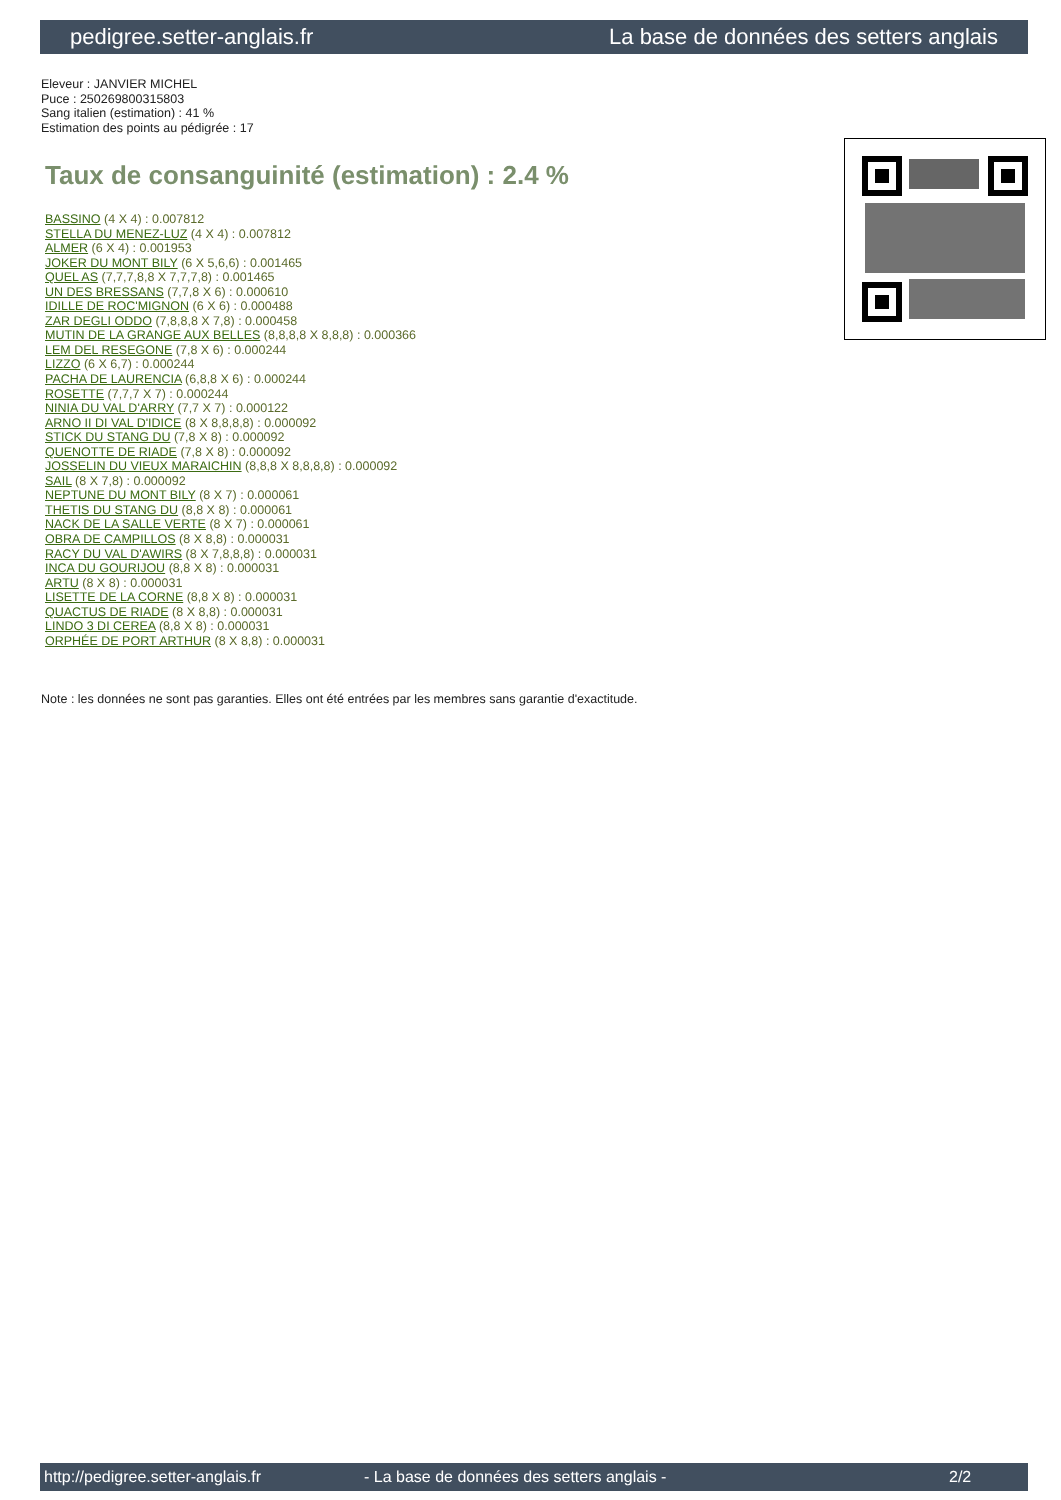pedigree.setter-anglais.fr La base de données des setters anglais
Eleveur : JANVIER MICHEL
Puce : 250269800315803
Sang italien (estimation) : 41 %
Estimation des points au pédigrée : 17
Taux de consanguinité (estimation) : 2.4 %
BASSINO (4 X 4) : 0.007812
STELLA DU MENEZ-LUZ (4 X 4) : 0.007812
ALMER (6 X 4) : 0.001953
JOKER DU MONT BILY (6 X 5,6,6) : 0.001465
QUEL AS (7,7,7,8,8 X 7,7,7,8) : 0.001465
UN DES BRESSANS (7,7,8 X 6) : 0.000610
IDILLE DE ROC'MIGNON (6 X 6) : 0.000488
ZAR DEGLI ODDO (7,8,8,8 X 7,8) : 0.000458
MUTIN DE LA GRANGE AUX BELLES (8,8,8,8 X 8,8,8) : 0.000366
LEM DEL RESEGONE (7,8 X 6) : 0.000244
LIZZO (6 X 6,7) : 0.000244
PACHA DE LAURENCIA (6,8,8 X 6) : 0.000244
ROSETTE (7,7,7 X 7) : 0.000244
NINIA DU VAL D'ARRY (7,7 X 7) : 0.000122
ARNO II DI VAL D'IDICE (8 X 8,8,8,8) : 0.000092
STICK DU STANG DU (7,8 X 8) : 0.000092
QUENOTTE DE RIADE (7,8 X 8) : 0.000092
JOSSELIN DU VIEUX MARAICHIN (8,8,8 X 8,8,8,8) : 0.000092
SAIL (8 X 7,8) : 0.000092
NEPTUNE DU MONT BILY (8 X 7) : 0.000061
THETIS DU STANG DU (8,8 X 8) : 0.000061
NACK DE LA SALLE VERTE (8 X 7) : 0.000061
OBRA DE CAMPILLOS (8 X 8,8) : 0.000031
RACY DU VAL D'AWIRS (8 X 7,8,8,8) : 0.000031
INCA DU GOURIJOU (8,8 X 8) : 0.000031
ARTU (8 X 8) : 0.000031
LISETTE DE LA CORNE (8,8 X 8) : 0.000031
QUACTUS DE RIADE (8 X 8,8) : 0.000031
LINDO 3 DI CEREA (8,8 X 8) : 0.000031
ORPHÉE DE PORT ARTHUR (8 X 8,8) : 0.000031
Note : les données ne sont pas garanties. Elles ont été entrées par les membres sans garantie d'exactitude.
http://pedigree.setter-anglais.fr - La base de données des setters anglais - 2/2